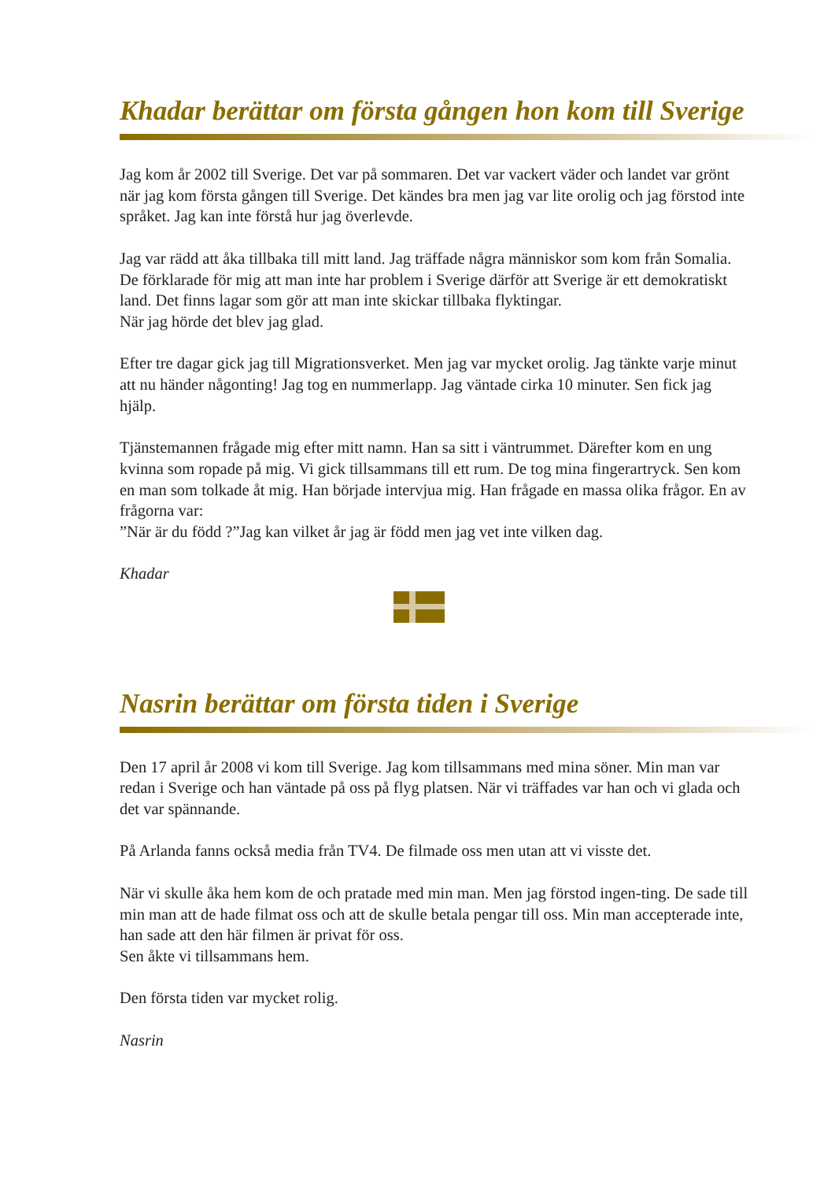Khadar berättar om första gången hon kom till Sverige
Jag kom år 2002 till Sverige. Det var på sommaren. Det var vackert väder och landet var grönt när jag kom första gången till Sverige. Det kändes bra men jag var lite orolig och jag förstod inte språket. Jag kan inte förstå hur jag överlevde.
Jag var rädd att åka tillbaka till mitt land. Jag träffade några människor som kom från Somalia. De förklarade för mig att man inte har problem i Sverige därför att Sverige är ett demokratiskt land. Det finns lagar som gör att man inte skickar tillbaka flyktingar.
När jag hörde det blev jag glad.
Efter tre dagar gick jag till Migrationsverket. Men jag var mycket orolig. Jag tänkte varje minut att nu händer någonting! Jag tog en nummerlapp. Jag väntade cirka 10 minuter. Sen fick jag hjälp.
Tjänstemannen frågade mig efter mitt namn. Han sa sitt i väntrummet. Därefter kom en ung kvinna som ropade på mig. Vi gick tillsammans till ett rum. De tog mina fingerartryck. Sen kom en man som tolkade åt mig. Han började intervjua mig. Han frågade en massa olika frågor. En av frågorna var:
”När är du född ?”Jag kan vilket år jag är född men jag vet inte vilken dag.
Khadar
Nasrin berättar om första tiden i Sverige
Den 17 april år 2008 vi kom till Sverige. Jag kom tillsammans med mina söner. Min man var redan i Sverige och han väntade på oss på flyg platsen. När vi träffades var han och vi glada och det var spännande.
På Arlanda fanns också media från TV4. De filmade oss men utan att vi visste det.
När vi skulle åka hem kom de och pratade med min man. Men jag förstod ingen-ting. De sade till min man att de hade filmat oss och att de skulle betala pengar till oss. Min man accepterade inte, han sade att den här filmen är privat för oss.
Sen åkte vi tillsammans hem.
Den första tiden var mycket rolig.
Nasrin